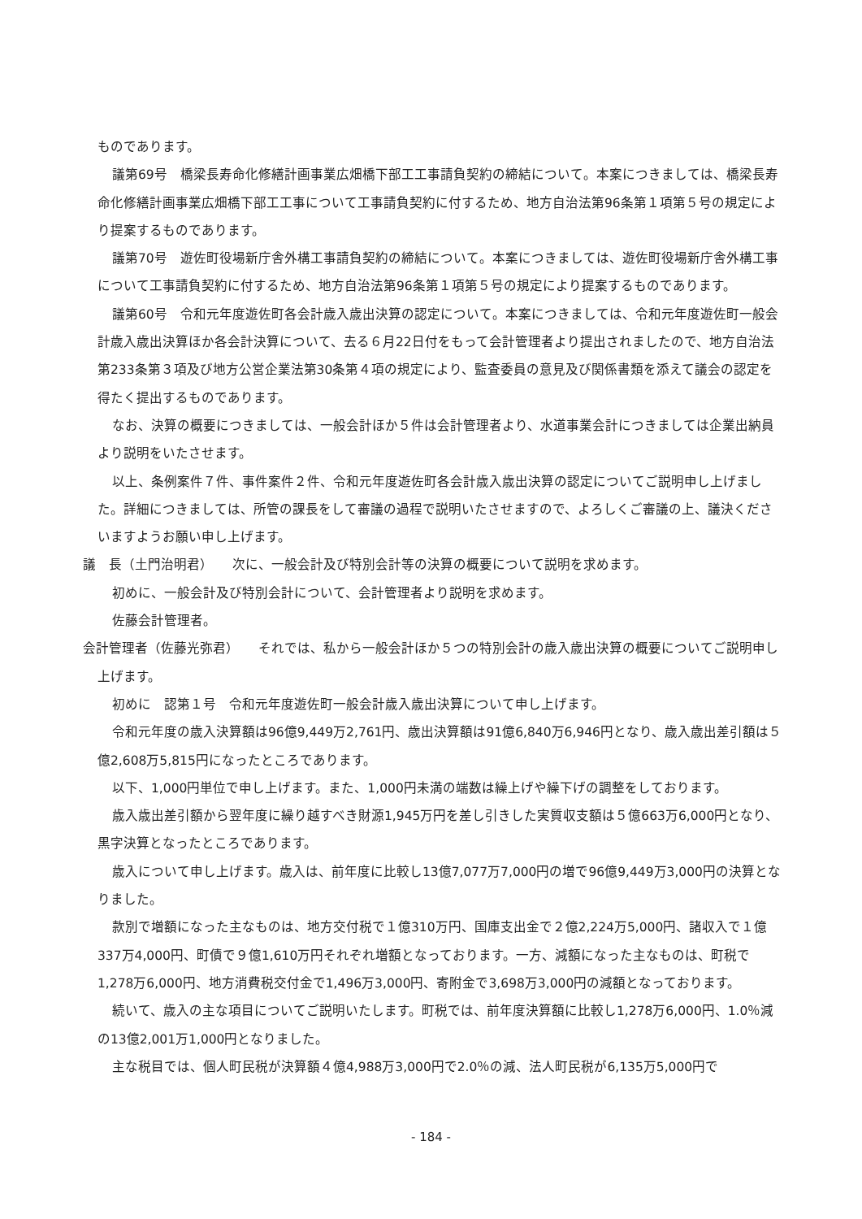ものであります。
議第69号　橋梁長寿命化修繕計画事業広畑橋下部工工事請負契約の締結について。本案につきましては、橋梁長寿命化修繕計画事業広畑橋下部工工事について工事請負契約に付するため、地方自治法第96条第１項第５号の規定により提案するものであります。
議第70号　遊佐町役場新庁舎外構工事請負契約の締結について。本案につきましては、遊佐町役場新庁舎外構工事について工事請負契約に付するため、地方自治法第96条第１項第５号の規定により提案するものであります。
議第60号　令和元年度遊佐町各会計歳入歳出決算の認定について。本案につきましては、令和元年度遊佐町一般会計歳入歳出決算ほか各会計決算について、去る６月22日付をもって会計管理者より提出されましたので、地方自治法第233条第３項及び地方公営企業法第30条第４項の規定により、監査委員の意見及び関係書類を添えて議会の認定を得たく提出するものであります。
なお、決算の概要につきましては、一般会計ほか５件は会計管理者より、水道事業会計につきましては企業出納員より説明をいたさせます。
以上、条例案件７件、事件案件２件、令和元年度遊佐町各会計歳入歳出決算の認定についてご説明申し上げました。詳細につきましては、所管の課長をして審議の過程で説明いたさせますので、よろしくご審議の上、議決くださいますようお願い申し上げます。
議　長（土門治明君）　　次に、一般会計及び特別会計等の決算の概要について説明を求めます。
初めに、一般会計及び特別会計について、会計管理者より説明を求めます。
佐藤会計管理者。
会計管理者（佐藤光弥君）　　それでは、私から一般会計ほか５つの特別会計の歳入歳出決算の概要についてご説明申し上げます。
初めに　認第１号　令和元年度遊佐町一般会計歳入歳出決算について申し上げます。
令和元年度の歳入決算額は96億9,449万2,761円、歳出決算額は91億6,840万6,946円となり、歳入歳出差引額は５億2,608万5,815円になったところであります。
以下、1,000円単位で申し上げます。また、1,000円未満の端数は繰上げや繰下げの調整をしております。
歳入歳出差引額から翌年度に繰り越すべき財源1,945万円を差し引きした実質収支額は５億663万6,000円となり、黒字決算となったところであります。
歳入について申し上げます。歳入は、前年度に比較し13億7,077万7,000円の増で96億9,449万3,000円の決算となりました。
款別で増額になった主なものは、地方交付税で１億310万円、国庫支出金で２億2,224万5,000円、諸収入で１億337万4,000円、町債で９億1,610万円それぞれ増額となっております。一方、減額になった主なものは、町税で1,278万6,000円、地方消費税交付金で1,496万3,000円、寄附金で3,698万3,000円の減額となっております。
続いて、歳入の主な項目についてご説明いたします。町税では、前年度決算額に比較し1,278万6,000円、1.0％減の13億2,001万1,000円となりました。
主な税目では、個人町民税が決算額４億4,988万3,000円で2.0％の減、法人町民税が6,135万5,000円で
- 184 -